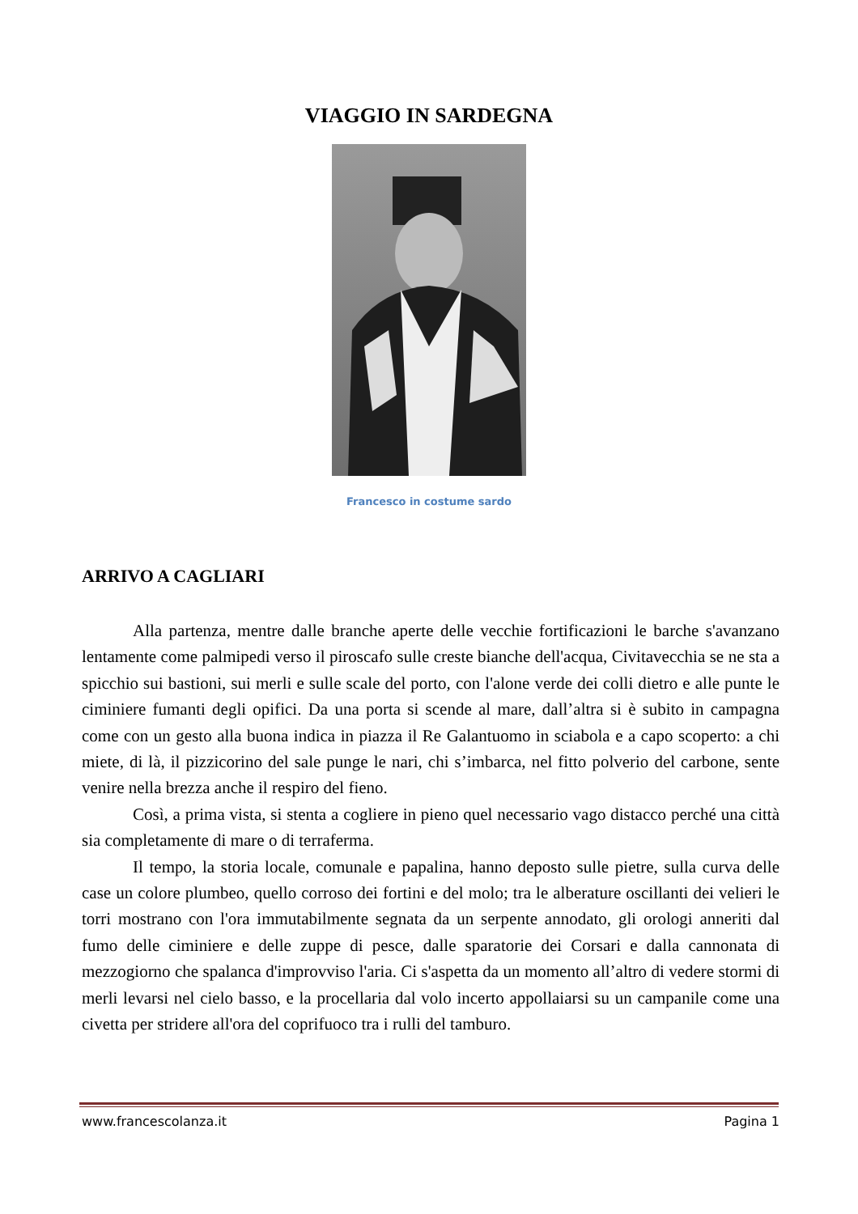VIAGGIO IN SARDEGNA
Francesco in costume sardo
ARRIVO A CAGLIARI
Alla partenza, mentre dalle branche aperte delle vecchie fortificazioni le barche s'avanzano lentamente come palmipedi verso il piroscafo sulle creste bianche dell'acqua, Civitavecchia se ne sta a spicchio sui bastioni, sui merli e sulle scale del porto, con l'alone verde dei colli dietro e alle punte le ciminiere fumanti degli opifici. Da una porta si scende al mare, dall’altra si è subito in campagna come con un gesto alla buona indica in piazza il Re Galantuomo in sciabola e a capo scoperto: a chi miete, di là, il pizzicorino del sale punge le nari, chi s’imbarca, nel fitto polverio del carbone, sente venire nella brezza anche il respiro del fieno.
Così, a prima vista, si stenta a cogliere in pieno quel necessario vago distacco perché una città sia completamente di mare o di terraferma.
Il tempo, la storia locale, comunale e papalina, hanno deposto sulle pietre, sulla curva delle case un colore plumbeo, quello corroso dei fortini e del molo; tra le alberature oscillanti dei velieri le torri mostrano con l'ora immutabilmente segnata da un serpente annodato, gli orologi anneriti dal fumo delle ciminiere e delle zuppe di pesce, dalle sparatorie dei Corsari e dalla cannonata di mezzogiorno che spalanca d'improvviso l'aria. Ci s'aspetta da un momento all’altro di vedere stormi di merli levarsi nel cielo basso, e la procellaria dal volo incerto appollaiarsi su un campanile come una civetta per stridere all'ora del coprifuoco tra i rulli del tamburo.
www.francescolanza.it Pagina 1